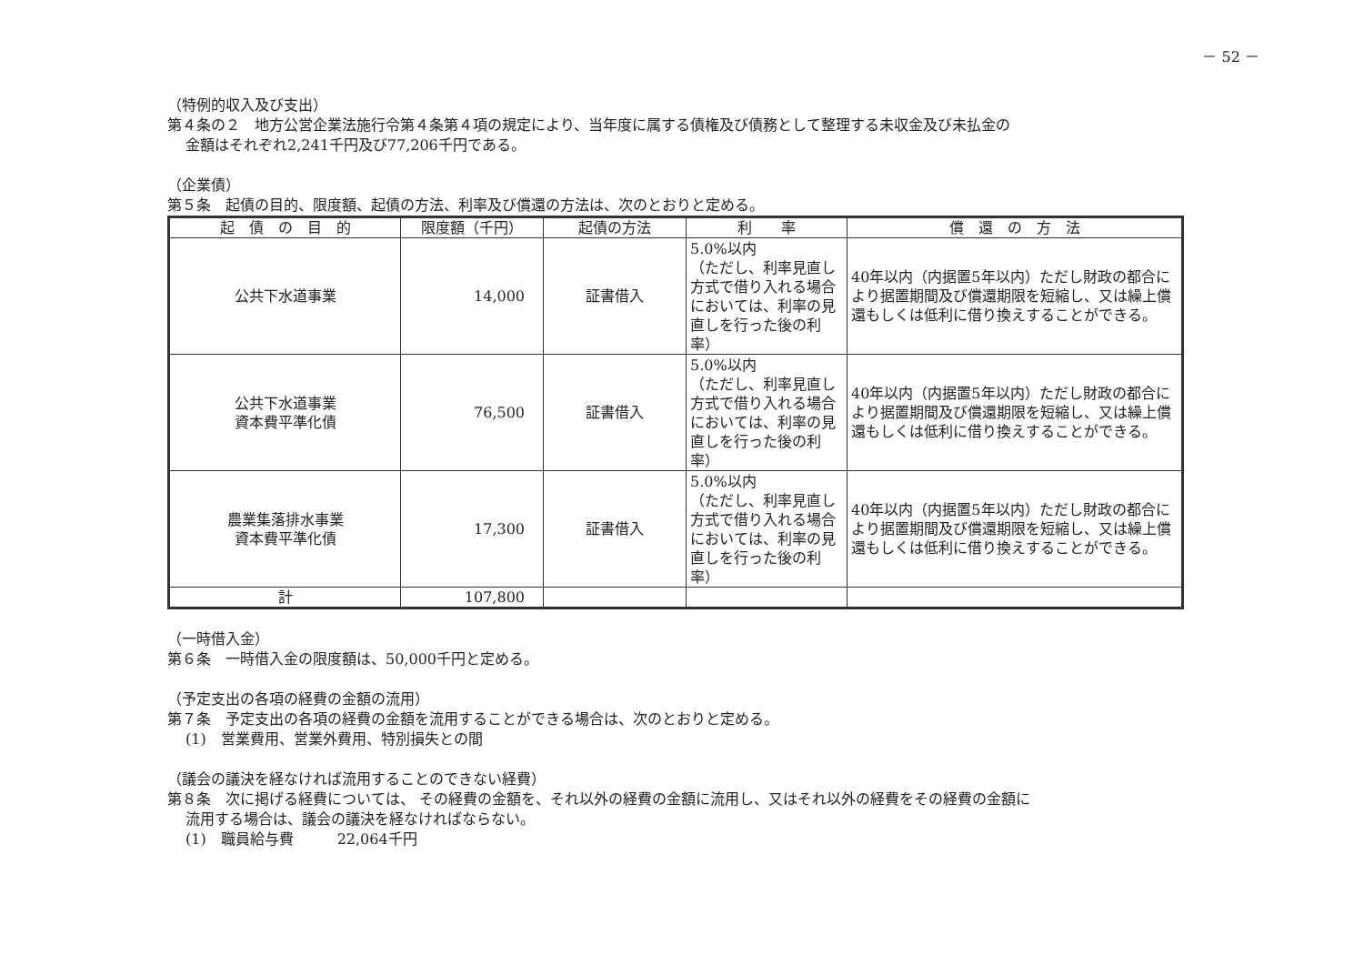－ 52 －
（特例的収入及び支出）
第４条の２　地方公営企業法施行令第４条第４項の規定により、当年度に属する債権及び債務として整理する未収金及び未払金の
金額はそれぞれ2,241千円及び77,206千円である。
（企業債）
第５条　起債の目的、限度額、起債の方法、利率及び償還の方法は、次のとおりと定める。
| 起 債 の 目 的 | 限度額（千円） | 起債の方法 | 利 率 | 償 還 の 方 法 |
| --- | --- | --- | --- | --- |
| 公共下水道事業 | 14,000 | 証書借入 | 5.0%以内 （ただし、利率見直し方式で借り入れる場合においては、利率の見直しを行った後の利率） | 40年以内（内据置5年以内）ただし財政の都合により据置期間及び償還期限を短縮し、又は繰上償還もしくは低利に借り換えすることができる。 |
| 公共下水道事業 資本費平準化債 | 76,500 | 証書借入 | 5.0%以内 （ただし、利率見直し方式で借り入れる場合においては、利率の見直しを行った後の利率） | 40年以内（内据置5年以内）ただし財政の都合により据置期間及び償還期限を短縮し、又は繰上償還もしくは低利に借り換えすることができる。 |
| 農業集落排水事業 資本費平準化債 | 17,300 | 証書借入 | 5.0%以内 （ただし、利率見直し方式で借り入れる場合においては、利率の見直しを行った後の利率） | 40年以内（内据置5年以内）ただし財政の都合により据置期間及び償還期限を短縮し、又は繰上償還もしくは低利に借り換えすることができる。 |
| 計 | 107,800 | | | |
（一時借入金）
第６条　一時借入金の限度額は、50,000千円と定める。
（予定支出の各項の経費の金額の流用）
第７条　予定支出の各項の経費の金額を流用することができる場合は、次のとおりと定める。
(1)　営業費用、営業外費用、特別損失との間
（議会の議決を経なければ流用することのできない経費）
第８条　次に掲げる経費については、 その経費の金額を、それ以外の経費の金額に流用し、又はそれ以外の経費をその経費の金額に
流用する場合は、議会の議決を経なければならない。
(1)　職員給与費　　　22,064千円